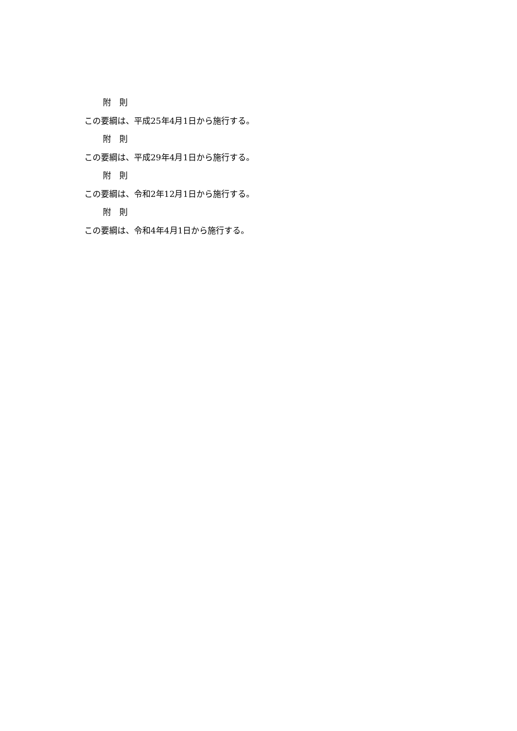附　則
この要綱は、平成25年4月1日から施行する。
附　則
この要綱は、平成29年4月1日から施行する。
附　則
この要綱は、令和2年12月1日から施行する。
附　則
この要綱は、令和4年4月1日から施行する。